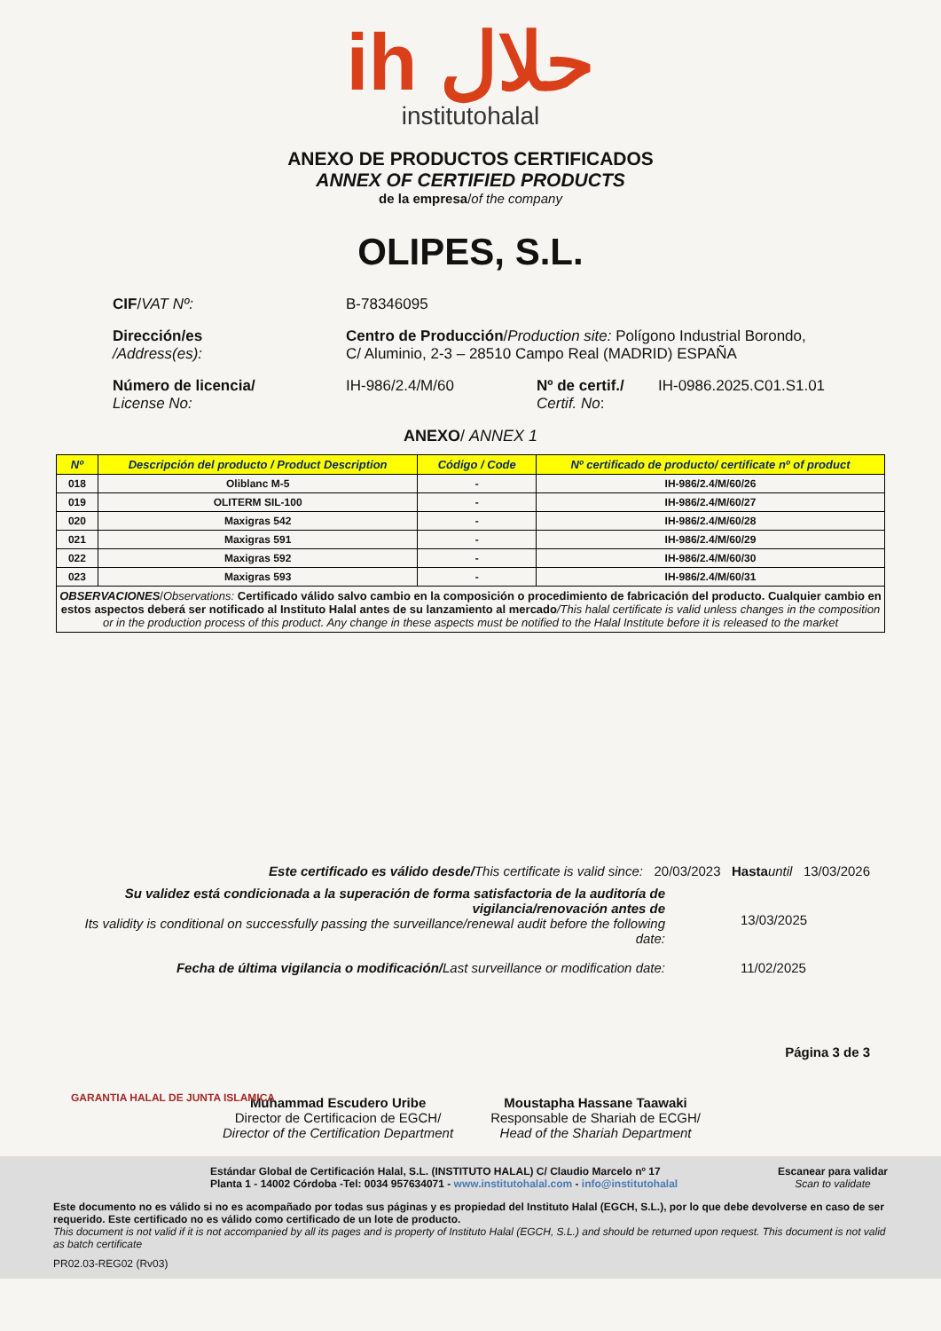ih حلال
institutohalal
ANEXO DE PRODUCTOS CERTIFICADOS
ANNEX OF CERTIFIED PRODUCTS
de la empresa/of the company
OLIPES, S.L.
CIF/VAT Nº: B-78346095
Dirección/es
/Address(es):
Centro de Producción/Production site: Polígono Industrial Borondo,
C/ Aluminio, 2-3 – 28510 Campo Real (MADRID) ESPAÑA
Número de licencia/
License No:
IH-986/2.4/M/60 Nº de certif./
Certif. No:
IH-0986.2025.C01.S1.01
ANEXO/ ANNEX 1
| Nº | Descripción del producto / Product Description | Código / Code | Nº certificado de producto/ certificate nº of product |
| --- | --- | --- | --- |
| 018 | Oliblanc M-5 | - | IH-986/2.4/M/60/26 |
| 019 | OLITERM SIL-100 | - | IH-986/2.4/M/60/27 |
| 020 | Maxigras 542 | - | IH-986/2.4/M/60/28 |
| 021 | Maxigras 591 | - | IH-986/2.4/M/60/29 |
| 022 | Maxigras 592 | - | IH-986/2.4/M/60/30 |
| 023 | Maxigras 593 | - | IH-986/2.4/M/60/31 |
| OBSERVACIONES / Observations: Certificado válido salvo cambio en la composición o procedimiento de fabricación del producto. Cualquier cambio en estos aspectos deberá ser notificado al Instituto Halal antes de su lanzamiento al mercado /This halal certificate is valid unless changes in the composition or in the production process of this product. Any change in these aspects must be notified to the Halal Institute before it is released to the market | | | |
Este certificado es válido desde/This certificate is valid since: 20/03/2023 Hasta until 13/03/2026
Su validez está condicionada a la superación de forma satisfactoria de la auditoría de vigilancia/renovación antes de
Its validity is conditional on successfully passing the surveillance/renewal audit before the following date:
13/03/2025
Fecha de última vigilancia o modificación/Last surveillance or modification date:
11/02/2025
Página 3 de 3
Muhammad Escudero Uribe
Director de Certificacion de EGCH/
Director of the Certification Department
Moustapha Hassane Taawaki
Responsable de Shariah de ECGH/
Head of the Shariah Department
GARANTIA HALAL DE JUNTA ISLAMICA
Estándar Global de Certificación Halal, S.L. (INSTITUTO HALAL) C/ Claudio Marcelo nº 17
Planta 1 - 14002 Córdoba -Tel: 0034 957634071 - www.institutohalal.com - info@institutohalal
Escanear para validar
Scan to validate
Este documento no es válido si no es acompañado por todas sus páginas y es propiedad del Instituto Halal (EGCH, S.L.), por lo que debe devolverse en caso de ser requerido. Este certificado no es válido como certificado de un lote de producto.
This document is not valid if it is not accompanied by all its pages and is property of Instituto Halal (EGCH, S.L.) and should be returned upon request. This document is not valid as batch certificate
PR02.03-REG02 (Rv03)